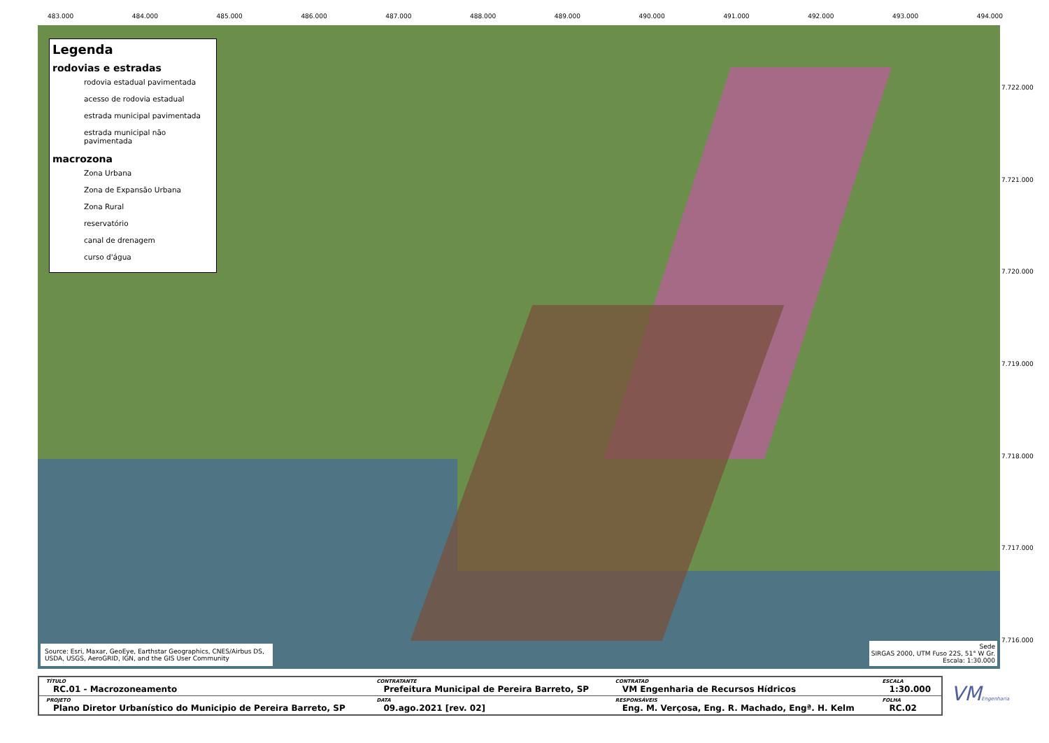483.000 484.000 485.000 486.000 487.000 488.000 489.000 490.000 491.000 492.000 493.000 494.000
Legenda
rodovias e estradas
rodovia estadual pavimentada
acesso de rodovia estadual
estrada municipal pavimentada
estrada municipal não pavimentada
macrozona
Zona Urbana
Zona de Expansão Urbana
Zona Rural
reservatório
canal de drenagem
curso d'água
Source: Esri, Maxar, GeoEye, Earthstar Geographics, CNES/Airbus DS, USDA, USGS, AeroGRID, IGN, and the GIS User Community
Sede
SIRGAS 2000, UTM Fuso 22S, 51° W Gr.
Escala: 1:30.000
7.722.000
7.721.000
7.720.000
7.719.000
7.718.000
7.717.000
7.716.000
| TÍTULO RC.01 - Macrozoneamento | CONTRATANTE Prefeitura Municipal de Pereira Barreto, SP | CONTRATAD VM Engenharia de Recursos Hídricos | ESCALA 1:30.000 |
| PROJETO Plano Diretor Urbanístico do Municipio de Pereira Barreto, SP | DATA 09.ago.2021 [rev. 02] | RESPONSÁVEIS Eng. M. Verçosa, Eng. R. Machado, Engª. H. Kelm | FOLHA RC.02 |
VMEngenharia